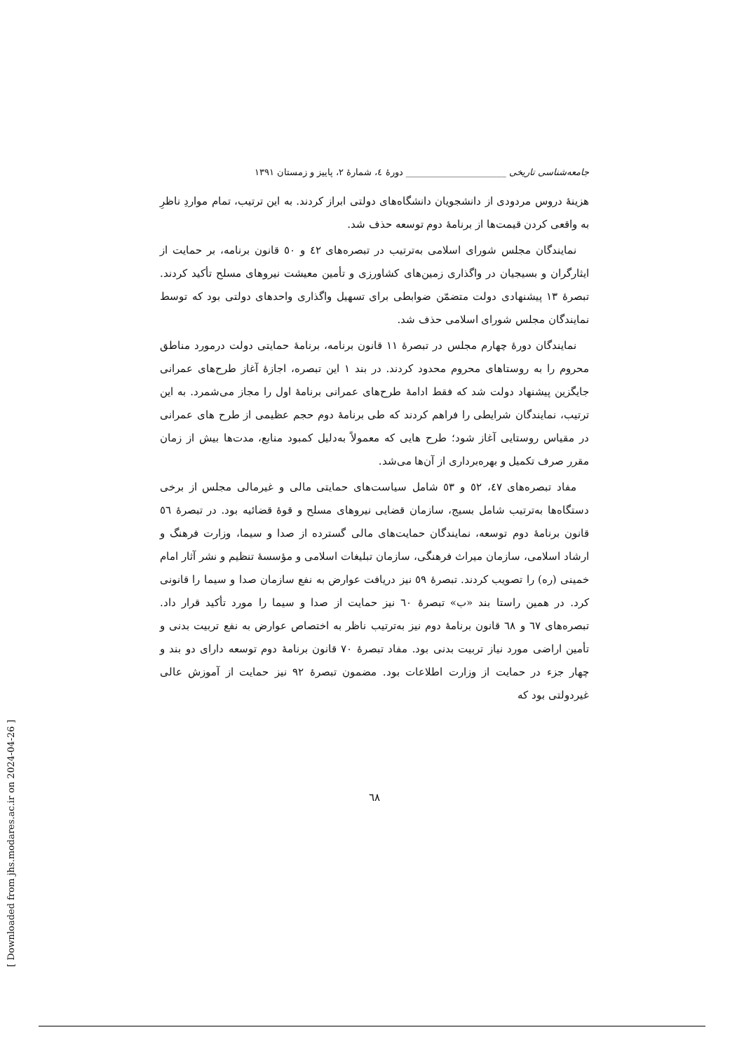جامعه‌شناسی تاریخی ______________________ دورهٔ ٤، شمارهٔ ٢، پاییز و زمستان ١٣٩١
هزینهٔ دروس مردودی از دانشجویان دانشگاه‌های دولتی ابراز کردند. به این ترتیب، تمام مواردِ ناظرِ به واقعی کردن قیمت‌ها از برنامهٔ دوم توسعه حذف شد.
نمایندگان مجلس شورای اسلامی به‌ترتیب در تبصره‌های ٤٢ و ٥٠ قانون برنامه، بر حمایت از ایثارگران و بسیجیان در واگذاری زمین‌های کشاورزی و تأمین معیشت نیروهای مسلح تأکید کردند. تبصرهٔ ١٣ پیشنهادی دولت متضمّن ضوابطی برای تسهیل واگذاری واحدهای دولتی بود که توسط نمایندگان مجلس شورای اسلامی حذف شد.
نمایندگان دورهٔ چهارم مجلس در تبصرهٔ ١١ قانون برنامه، برنامهٔ حمایتی دولت درمورد مناطق محروم را به روستاهای محروم محدود کردند. در بند ١ این تبصره، اجازهٔ آغاز طرح‌های عمرانی جایگزین پیشنهاد دولت شد که فقط ادامهٔ طرح‌های عمرانی برنامهٔ اول را مجاز می‌شمرد. به این ترتیب، نمایندگان شرایطی را فراهم کردند که طی برنامهٔ دوم حجم عظیمی از طرح های عمرانی در مقیاس روستایی آغاز شود؛ طرح هایی که معمولاً به‌دلیل کمبود منابع، مدت‌ها بیش از زمان مقرر صرف تکمیل و بهره‌برداری از آن‌ها می‌شد.
مفاد تبصره‌های ٤٧، ٥٢ و ٥٣ شامل سیاست‌های حمایتی مالی و غیرمالی مجلس از برخی دستگاه‌ها به‌ترتیب شامل بسیج، سازمان قضایی نیروهای مسلح و قوهٔ قضائیه بود. در تبصرهٔ ٥٦ قانون برنامهٔ دوم توسعه، نمایندگان حمایت‌های مالی گسترده از صدا و سیما، وزارت فرهنگ و ارشاد اسلامی، سازمان میراث فرهنگی، سازمان تبلیغات اسلامی و مؤسسهٔ تنظیم و نشر آثار امام خمینی (ره) را تصویب کردند. تبصرهٔ ٥٩ نیز دریافت عوارض به نفع سازمان صدا و سیما را قانونی کرد. در همین راستا بند «ب» تبصرهٔ ٦٠ نیز حمایت از صدا و سیما را مورد تأکید قرار داد. تبصره‌های ٦٧ و ٦٨ قانون برنامهٔ دوم نیز به‌ترتیب ناظر به اختصاص عوارض به نفع تربیت بدنی و تأمین اراضی مورد نیاز تربیت بدنی بود. مفاد تبصرهٔ ٧٠ قانون برنامهٔ دوم توسعه دارای دو بند و چهار جزء در حمایت از وزارت اطلاعات بود. مضمون تبصرهٔ ٩٢ نیز حمایت از آموزش عالی غیردولتی بود که
٦٨
[ Downloaded from jhs.modares.ac.ir on 2024-04-26 ]